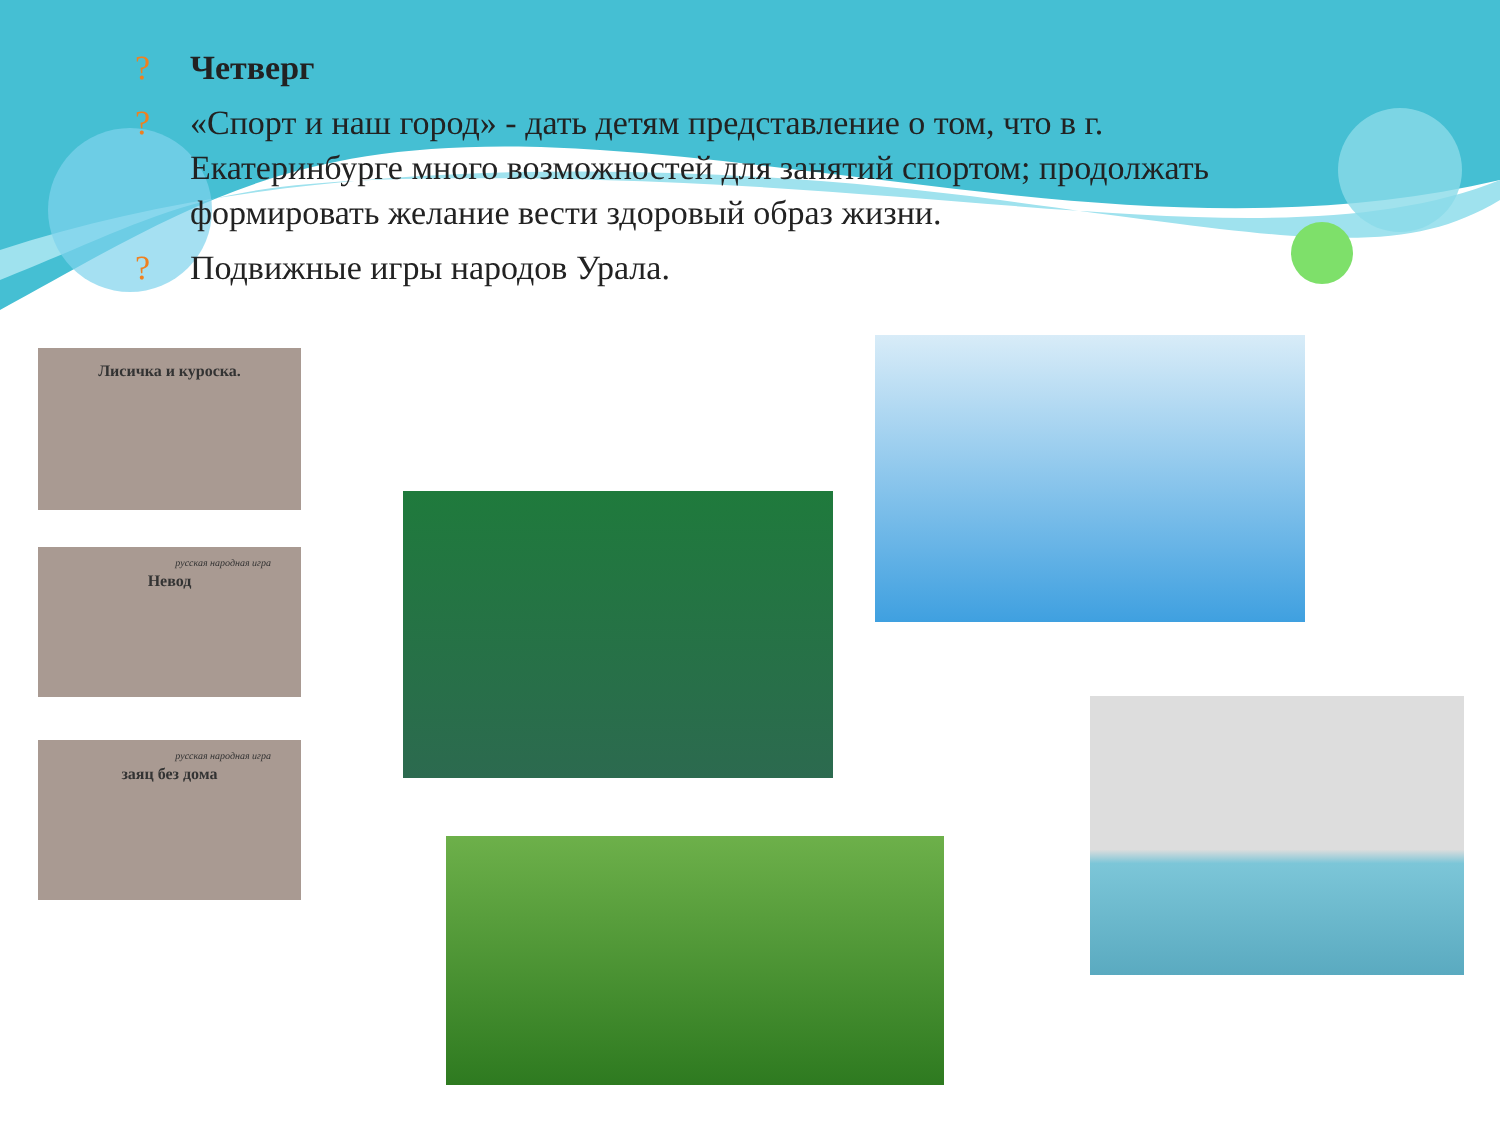? Четверг
? «Спорт и наш город» - дать детям представление о том, что в г. Екатеринбурге много возможностей для занятий спортом; продолжать формировать желание вести здоровый образ жизни.
? Подвижные игры народов Урала.
Лисичка и куроска.
русская народная игра
Невод
русская народная игра
заяц без дома